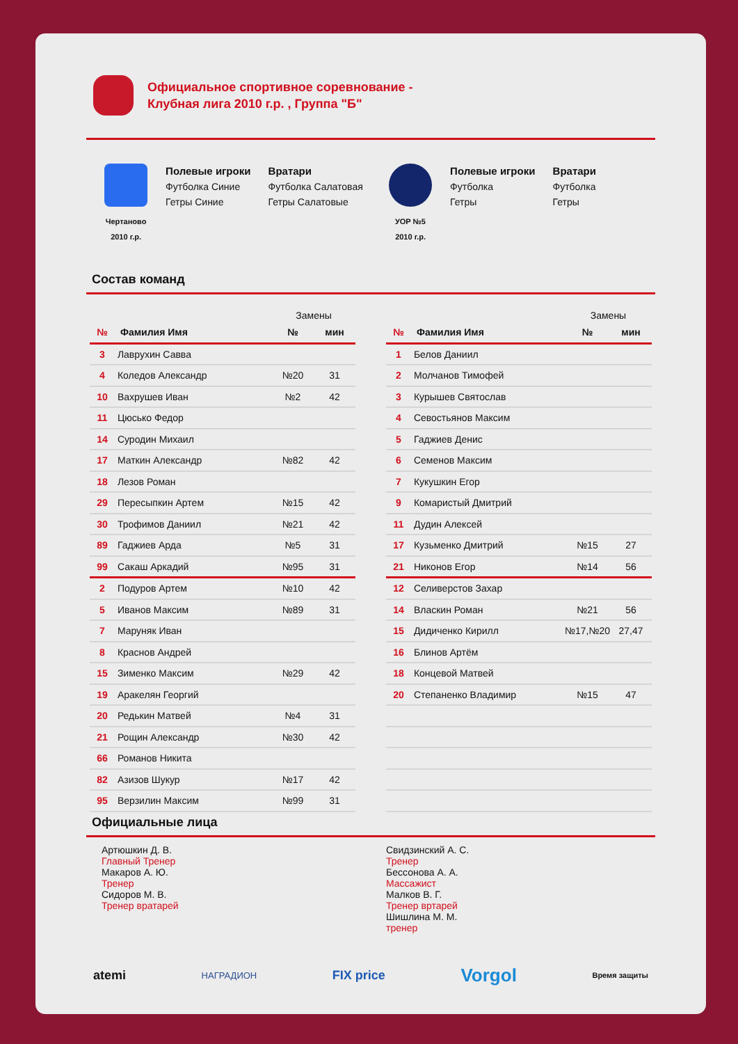Официальное спортивное соревнование -
Клубная лига 2010 г.р. , Группа "Б"
Чертаново
2010 г.р.
Полевые игроки
Футболка Синие
Гетры Синие
Вратари
Футболка Салатовая
Гетры Салатовые
УОР №5
2010 г.р.
Полевые игроки
Футболка
Гетры
Вратари
Футболка
Гетры
Состав команд
| | | Замены | |
| --- | --- | --- | --- |
| № | Фамилия Имя | № | мин |
| 3 | Лаврухин Савва | | |
| 4 | Коледов Александр | №20 | 31 |
| 10 | Вахрушев Иван | №2 | 42 |
| 11 | Цюсько Федор | | |
| 14 | Суродин Михаил | | |
| 17 | Маткин Александр | №82 | 42 |
| 18 | Лезов Роман | | |
| 29 | Пересыпкин Артем | №15 | 42 |
| 30 | Трофимов Даниил | №21 | 42 |
| 89 | Гаджиев Арда | №5 | 31 |
| 99 | Сакаш Аркадий | №95 | 31 |
| 2 | Подуров Артем | №10 | 42 |
| 5 | Иванов Максим | №89 | 31 |
| 7 | Маруняк Иван | | |
| 8 | Краснов Андрей | | |
| 15 | Зименко Максим | №29 | 42 |
| 19 | Аракелян Георгий | | |
| 20 | Редькин Матвей | №4 | 31 |
| 21 | Рощин Александр | №30 | 42 |
| 66 | Романов Никита | | |
| 82 | Азизов Шукур | №17 | 42 |
| 95 | Верзилин Максим | №99 | 31 |
| | | Замены | |
| --- | --- | --- | --- |
| № | Фамилия Имя | № | мин |
| 1 | Белов Даниил | | |
| 2 | Молчанов Тимофей | | |
| 3 | Курышев Святослав | | |
| 4 | Севостьянов Максим | | |
| 5 | Гаджиев Денис | | |
| 6 | Семенов Максим | | |
| 7 | Кукушкин Егор | | |
| 9 | Комаристый Дмитрий | | |
| 11 | Дудин Алексей | | |
| 17 | Кузьменко Дмитрий | №15 | 27 |
| 21 | Никонов Егор | №14 | 56 |
| 12 | Селиверстов Захар | | |
| 14 | Власкин Роман | №21 | 56 |
| 15 | Дидиченко Кирилл | №17,№20 | 27,47 |
| 16 | Блинов Артём | | |
| 18 | Концевой Матвей | | |
| 20 | Степаненко Владимир | №15 | 47 |
Официальные лица
Артюшкин Д. В.
Главный Тренер
Макаров А. Ю.
Тренер
Сидоров М. В.
Тренер вратарей
Свидзинский А. С.
Тренер
Бессонова А. А.
Массажист
Малков В. Г.
Тренер вртарей
Шишлина М. М.
тренер
atemi НАГРАДИОН FIX price Vorgol Время защиты